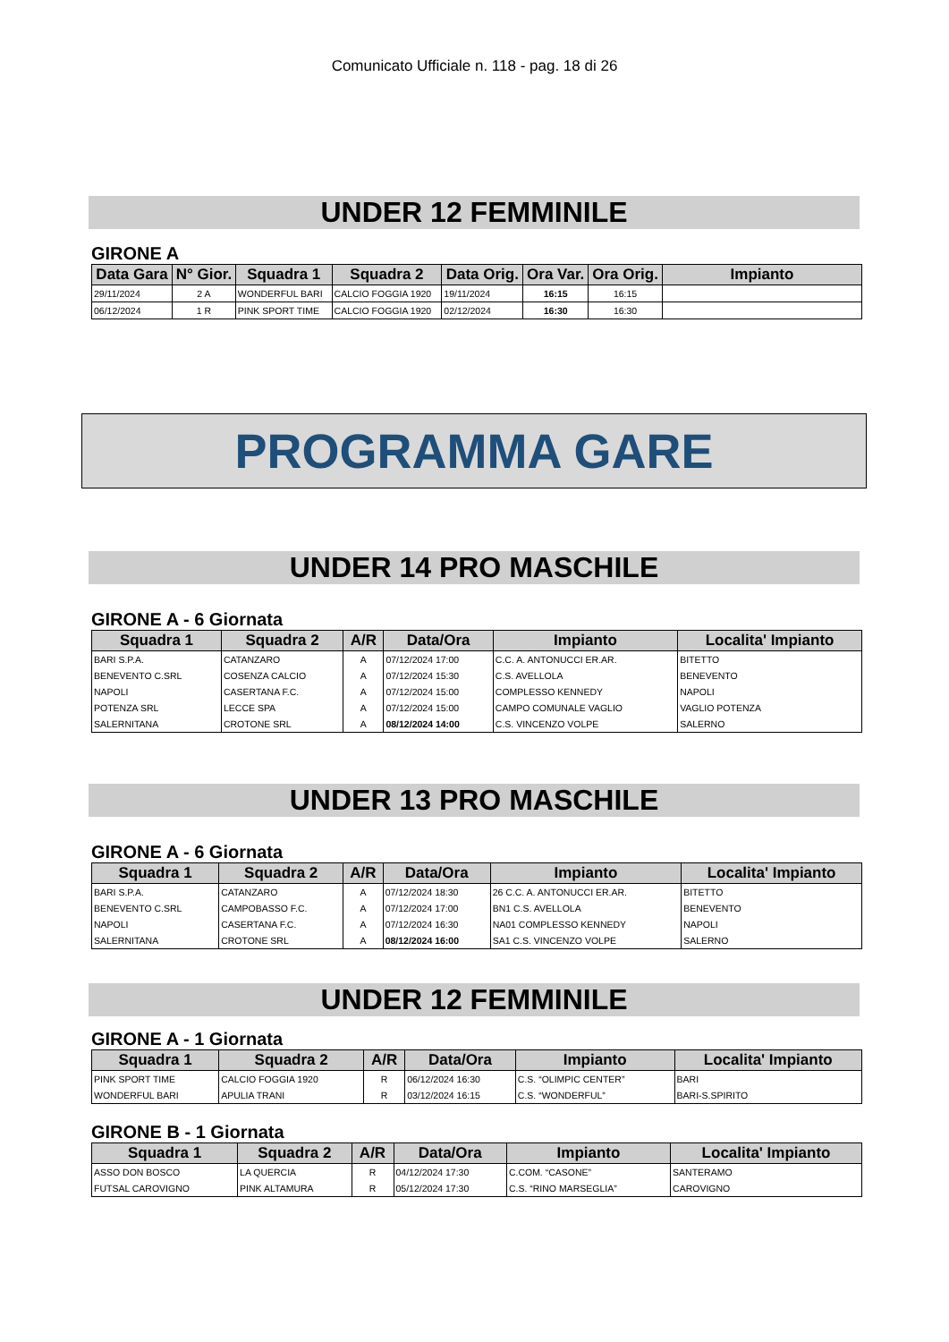Comunicato Ufficiale n. 118 - pag. 18 di 26
UNDER 12 FEMMINILE
GIRONE A
| Data Gara | N° Gior. | Squadra 1 | Squadra 2 | Data Orig. | Ora Var. | Ora Orig. | Impianto |
| --- | --- | --- | --- | --- | --- | --- | --- |
| 29/11/2024 | 2 A | WONDERFUL BARI | CALCIO FOGGIA 1920 | 19/11/2024 | 16:15 | 16:15 | |
| 06/12/2024 | 1 R | PINK SPORT TIME | CALCIO FOGGIA 1920 | 02/12/2024 | 16:30 | 16:30 | |
PROGRAMMA GARE
UNDER 14 PRO MASCHILE
GIRONE A - 6 Giornata
| Squadra 1 | Squadra 2 | A/R | Data/Ora | Impianto | Localita' Impianto |
| --- | --- | --- | --- | --- | --- |
| BARI S.P.A. | CATANZARO | A | 07/12/2024 17:00 | C.C. A. ANTONUCCI ER.AR. | BITETTO |
| BENEVENTO C.SRL | COSENZA CALCIO | A | 07/12/2024 15:30 | C.S. AVELLOLA | BENEVENTO |
| NAPOLI | CASERTANA F.C. | A | 07/12/2024 15:00 | COMPLESSO KENNEDY | NAPOLI |
| POTENZA SRL | LECCE SPA | A | 07/12/2024 15:00 | CAMPO COMUNALE VAGLIO | VAGLIO POTENZA |
| SALERNITANA | CROTONE SRL | A | 08/12/2024 14:00 | C.S. VINCENZO VOLPE | SALERNO |
UNDER 13 PRO MASCHILE
GIRONE A - 6 Giornata
| Squadra 1 | Squadra 2 | A/R | Data/Ora | Impianto | Localita' Impianto |
| --- | --- | --- | --- | --- | --- |
| BARI S.P.A. | CATANZARO | A | 07/12/2024 18:30 | 26 C.C. A. ANTONUCCI ER.AR. | BITETTO |
| BENEVENTO C.SRL | CAMPOBASSO F.C. | A | 07/12/2024 17:00 | BN1 C.S. AVELLOLA | BENEVENTO |
| NAPOLI | CASERTANA F.C. | A | 07/12/2024 16:30 | NA01 COMPLESSO KENNEDY | NAPOLI |
| SALERNITANA | CROTONE SRL | A | 08/12/2024 16:00 | SA1 C.S. VINCENZO VOLPE | SALERNO |
UNDER 12 FEMMINILE
GIRONE A - 1 Giornata
| Squadra 1 | Squadra 2 | A/R | Data/Ora | Impianto | Localita' Impianto |
| --- | --- | --- | --- | --- | --- |
| PINK SPORT TIME | CALCIO FOGGIA 1920 | R | 06/12/2024 16:30 | C.S. “OLIMPIC CENTER” | BARI |
| WONDERFUL BARI | APULIA TRANI | R | 03/12/2024 16:15 | C.S. “WONDERFUL” | BARI-S.SPIRITO |
GIRONE B - 1 Giornata
| Squadra 1 | Squadra 2 | A/R | Data/Ora | Impianto | Localita' Impianto |
| --- | --- | --- | --- | --- | --- |
| ASSO DON BOSCO | LA QUERCIA | R | 04/12/2024 17:30 | C.COM. “CASONE” | SANTERAMO |
| FUTSAL CAROVIGNO | PINK ALTAMURA | R | 05/12/2024 17:30 | C.S. “RINO MARSEGLIA” | CAROVIGNO |